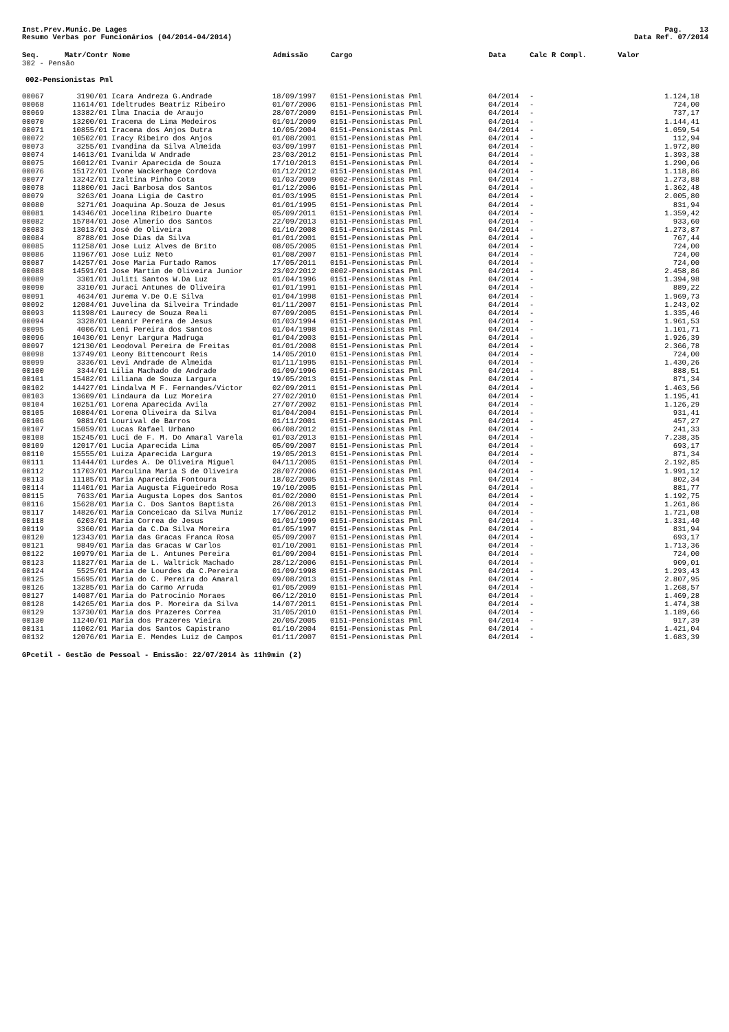Inst.Prev.Munic.De Lages
Resumo Verbas por Funcionários (04/2014-04/2014)
Pag. 13
Data Ref. 07/2014
| Seq. | Matr/Contr | Nome | Admissão | Cargo | Data | Calc R Compl. | Valor |
| --- | --- | --- | --- | --- | --- | --- | --- |
| 302 - Pensão | | | | | | | |
| 002-Pensionistas Pml | | | | | | | |
| 00067 | 3190/01 | Icara Andreza G.Andrade | 18/09/1997 | 0151-Pensionistas Pml | 04/2014 | - | 1.124,18 |
| 00068 | 11614/01 | Ideltrudes Beatriz Ribeiro | 01/07/2006 | 0151-Pensionistas Pml | 04/2014 | - | 724,00 |
| 00069 | 13382/01 | Ilma Inacia de Araujo | 28/07/2009 | 0151-Pensionistas Pml | 04/2014 | - | 737,17 |
| 00070 | 13200/01 | Iracema de Lima Medeiros | 01/01/2009 | 0151-Pensionistas Pml | 04/2014 | - | 1.144,41 |
| 00071 | 10855/01 | Iracema dos Anjos Dutra | 10/05/2004 | 0151-Pensionistas Pml | 04/2014 | - | 1.059,54 |
| 00072 | 10502/01 | Iracy Ribeiro dos Anjos | 01/08/2001 | 0151-Pensionistas Pml | 04/2014 | - | 112,94 |
| 00073 | 3255/01 | Ivandina da Silva Almeida | 03/09/1997 | 0151-Pensionistas Pml | 04/2014 | - | 1.972,80 |
| 00074 | 14613/01 | Ivanilda W Andrade | 23/03/2012 | 0151-Pensionistas Pml | 04/2014 | - | 1.393,38 |
| 00075 | 16012/01 | Ivanir Aparecida de Souza | 17/10/2013 | 0151-Pensionistas Pml | 04/2014 | - | 1.290,06 |
| 00076 | 15172/01 | Ivone Wackerhage Cordova | 01/12/2012 | 0151-Pensionistas Pml | 04/2014 | - | 1.118,86 |
| 00077 | 13242/01 | Izaltina Pinho Cota | 01/03/2009 | 0002-Pensionistas Pml | 04/2014 | - | 1.273,88 |
| 00078 | 11800/01 | Jaci Barbosa dos Santos | 01/12/2006 | 0151-Pensionistas Pml | 04/2014 | - | 1.362,48 |
| 00079 | 3263/01 | Joana Ligia de Castro | 01/03/1995 | 0151-Pensionistas Pml | 04/2014 | - | 2.005,80 |
| 00080 | 3271/01 | Joaquina Ap.Souza de Jesus | 01/01/1995 | 0151-Pensionistas Pml | 04/2014 | - | 831,94 |
| 00081 | 14346/01 | Jocelina Ribeiro Duarte | 05/09/2011 | 0151-Pensionistas Pml | 04/2014 | - | 1.359,42 |
| 00082 | 15784/01 | Jose Almerio dos Santos | 22/09/2013 | 0151-Pensionistas Pml | 04/2014 | - | 933,60 |
| 00083 | 13013/01 | José de Oliveira | 01/10/2008 | 0151-Pensionistas Pml | 04/2014 | - | 1.273,87 |
| 00084 | 8788/01 | Jose Dias da Silva | 01/01/2001 | 0151-Pensionistas Pml | 04/2014 | - | 767,44 |
| 00085 | 11258/01 | Jose Luiz Alves de Brito | 08/05/2005 | 0151-Pensionistas Pml | 04/2014 | - | 724,00 |
| 00086 | 11967/01 | Jose Luiz Neto | 01/08/2007 | 0151-Pensionistas Pml | 04/2014 | - | 724,00 |
| 00087 | 14257/01 | Jose Maria Furtado Ramos | 17/05/2011 | 0151-Pensionistas Pml | 04/2014 | - | 724,00 |
| 00088 | 14591/01 | Jose Martim de Oliveira Junior | 23/02/2012 | 0002-Pensionistas Pml | 04/2014 | - | 2.458,86 |
| 00089 | 3301/01 | Juliti Santos W.Da Luz | 01/04/1996 | 0151-Pensionistas Pml | 04/2014 | - | 1.394,98 |
| 00090 | 3310/01 | Juraci Antunes de Oliveira | 01/01/1991 | 0151-Pensionistas Pml | 04/2014 | - | 889,22 |
| 00091 | 4634/01 | Jurema V.De O.E Silva | 01/04/1998 | 0151-Pensionistas Pml | 04/2014 | - | 1.969,73 |
| 00092 | 12084/01 | Juvelina da Silveira Trindade | 01/11/2007 | 0151-Pensionistas Pml | 04/2014 | - | 1.243,02 |
| 00093 | 11398/01 | Laurecy de Souza Reali | 07/09/2005 | 0151-Pensionistas Pml | 04/2014 | - | 1.335,46 |
| 00094 | 3328/01 | Leanir Pereira de Jesus | 01/03/1994 | 0151-Pensionistas Pml | 04/2014 | - | 1.961,53 |
| 00095 | 4006/01 | Leni Pereira dos Santos | 01/04/1998 | 0151-Pensionistas Pml | 04/2014 | - | 1.101,71 |
| 00096 | 10430/01 | Lenyr Largura Madruga | 01/04/2003 | 0151-Pensionistas Pml | 04/2014 | - | 1.926,39 |
| 00097 | 12130/01 | Leodoval Pereira de Freitas | 01/01/2008 | 0151-Pensionistas Pml | 04/2014 | - | 2.366,78 |
| 00098 | 13749/01 | Leony Bittencourt Reis | 14/05/2010 | 0151-Pensionistas Pml | 04/2014 | - | 724,00 |
| 00099 | 3336/01 | Levi Andrade de Almeida | 01/11/1995 | 0151-Pensionistas Pml | 04/2014 | - | 1.430,26 |
| 00100 | 3344/01 | Lilia Machado de Andrade | 01/09/1996 | 0151-Pensionistas Pml | 04/2014 | - | 888,51 |
| 00101 | 15482/01 | Liliana de Souza Largura | 19/05/2013 | 0151-Pensionistas Pml | 04/2014 | - | 871,34 |
| 00102 | 14427/01 | Lindalva M F. Fernandes/Victor | 02/09/2011 | 0151-Pensionistas Pml | 04/2014 | - | 1.463,56 |
| 00103 | 13609/01 | Lindaura da Luz Moreira | 27/02/2010 | 0151-Pensionistas Pml | 04/2014 | - | 1.195,41 |
| 00104 | 10251/01 | Lorena Aparecida Avila | 27/07/2002 | 0151-Pensionistas Pml | 04/2014 | - | 1.126,29 |
| 00105 | 10804/01 | Lorena Oliveira da Silva | 01/04/2004 | 0151-Pensionistas Pml | 04/2014 | - | 931,41 |
| 00106 | 9881/01 | Lourival de Barros | 01/11/2001 | 0151-Pensionistas Pml | 04/2014 | - | 457,27 |
| 00107 | 15059/01 | Lucas Rafael Urbano | 06/08/2012 | 0151-Pensionistas Pml | 04/2014 | - | 241,33 |
| 00108 | 15245/01 | Luci de F. M. Do Amaral Varela | 01/03/2013 | 0151-Pensionistas Pml | 04/2014 | - | 7.238,35 |
| 00109 | 12017/01 | Lucia Aparecida Lima | 05/09/2007 | 0151-Pensionistas Pml | 04/2014 | - | 693,17 |
| 00110 | 15555/01 | Luiza Aparecida Largura | 19/05/2013 | 0151-Pensionistas Pml | 04/2014 | - | 871,34 |
| 00111 | 11444/01 | Lurdes A. De Oliveira Miguel | 04/11/2005 | 0151-Pensionistas Pml | 04/2014 | - | 2.192,85 |
| 00112 | 11703/01 | Marculina Maria S de Oliveira | 28/07/2006 | 0151-Pensionistas Pml | 04/2014 | - | 1.991,12 |
| 00113 | 11185/01 | Maria Aparecida Fontoura | 18/02/2005 | 0151-Pensionistas Pml | 04/2014 | - | 802,34 |
| 00114 | 11401/01 | Maria Augusta Figueiredo Rosa | 19/10/2005 | 0151-Pensionistas Pml | 04/2014 | - | 881,77 |
| 00115 | 7633/01 | Maria Augusta Lopes dos Santos | 01/02/2000 | 0151-Pensionistas Pml | 04/2014 | - | 1.192,75 |
| 00116 | 15628/01 | Maria C. Dos Santos Baptista | 26/08/2013 | 0151-Pensionistas Pml | 04/2014 | - | 1.261,86 |
| 00117 | 14826/01 | Maria Conceicao da Silva Muniz | 17/06/2012 | 0151-Pensionistas Pml | 04/2014 | - | 1.721,08 |
| 00118 | 6203/01 | Maria Correa de Jesus | 01/01/1999 | 0151-Pensionistas Pml | 04/2014 | - | 1.331,40 |
| 00119 | 3360/01 | Maria da C.Da Silva Moreira | 01/05/1997 | 0151-Pensionistas Pml | 04/2014 | - | 831,94 |
| 00120 | 12343/01 | Maria das Gracas Franca Rosa | 05/09/2007 | 0151-Pensionistas Pml | 04/2014 | - | 693,17 |
| 00121 | 9849/01 | Maria das Gracas W Carlos | 01/10/2001 | 0151-Pensionistas Pml | 04/2014 | - | 1.713,36 |
| 00122 | 10979/01 | Maria de L. Antunes Pereira | 01/09/2004 | 0151-Pensionistas Pml | 04/2014 | - | 724,00 |
| 00123 | 11827/01 | Maria de L. Waltrick Machado | 28/12/2006 | 0151-Pensionistas Pml | 04/2014 | - | 909,01 |
| 00124 | 5525/01 | Maria de Lourdes da C.Pereira | 01/09/1998 | 0151-Pensionistas Pml | 04/2014 | - | 1.293,43 |
| 00125 | 15695/01 | Maria do C. Pereira do Amaral | 09/08/2013 | 0151-Pensionistas Pml | 04/2014 | - | 2.807,95 |
| 00126 | 13285/01 | Maria do Carmo Arruda | 01/05/2009 | 0151-Pensionistas Pml | 04/2014 | - | 1.268,57 |
| 00127 | 14087/01 | Maria do Patrocinio Moraes | 06/12/2010 | 0151-Pensionistas Pml | 04/2014 | - | 1.469,28 |
| 00128 | 14265/01 | Maria dos P. Moreira da Silva | 14/07/2011 | 0151-Pensionistas Pml | 04/2014 | - | 1.474,38 |
| 00129 | 13730/01 | Maria dos Prazeres Correa | 31/05/2010 | 0151-Pensionistas Pml | 04/2014 | - | 1.189,66 |
| 00130 | 11240/01 | Maria dos Prazeres Vieira | 20/05/2005 | 0151-Pensionistas Pml | 04/2014 | - | 917,39 |
| 00131 | 11002/01 | Maria dos Santos Capistrano | 01/10/2004 | 0151-Pensionistas Pml | 04/2014 | - | 1.421,04 |
| 00132 | 12076/01 | Maria E. Mendes Luiz de Campos | 01/11/2007 | 0151-Pensionistas Pml | 04/2014 | - | 1.683,39 |
GPcetil - Gestão de Pessoal - Emissão: 22/07/2014 às 11h9min (2)